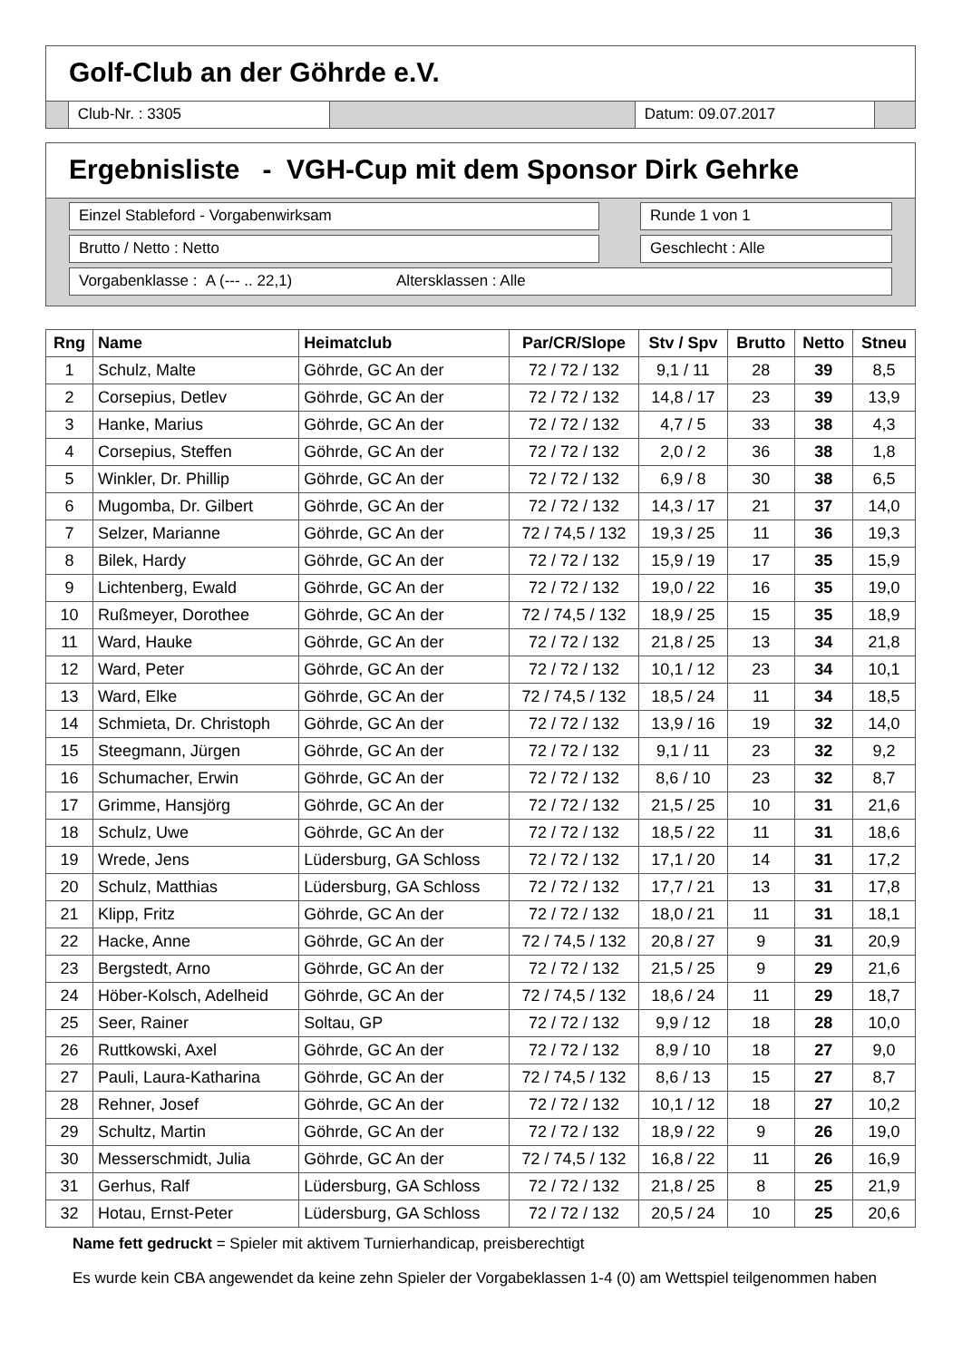Golf-Club an der Göhrde e.V.
Club-Nr. : 3305 Datum: 09.07.2017
Ergebnisliste - VGH-Cup mit dem Sponsor Dirk Gehrke
Einzel Stableford - Vorgabenwirksam Runde 1 von 1
Brutto / Netto : Netto Geschlecht : Alle
Vorgabenklasse : A (--- .. 22,1) Altersklassen : Alle
| Rng | Name | Heimatclub | Par/CR/Slope | Stv / Spv | Brutto | Netto | Stneu |
| --- | --- | --- | --- | --- | --- | --- | --- |
| 1 | Schulz, Malte | Göhrde, GC An der | 72 / 72 / 132 | 9,1 / 11 | 28 | 39 | 8,5 |
| 2 | Corsepius, Detlev | Göhrde, GC An der | 72 / 72 / 132 | 14,8 / 17 | 23 | 39 | 13,9 |
| 3 | Hanke, Marius | Göhrde, GC An der | 72 / 72 / 132 | 4,7 / 5 | 33 | 38 | 4,3 |
| 4 | Corsepius, Steffen | Göhrde, GC An der | 72 / 72 / 132 | 2,0 / 2 | 36 | 38 | 1,8 |
| 5 | Winkler, Dr. Phillip | Göhrde, GC An der | 72 / 72 / 132 | 6,9 / 8 | 30 | 38 | 6,5 |
| 6 | Mugomba, Dr. Gilbert | Göhrde, GC An der | 72 / 72 / 132 | 14,3 / 17 | 21 | 37 | 14,0 |
| 7 | Selzer, Marianne | Göhrde, GC An der | 72 / 74,5 / 132 | 19,3 / 25 | 11 | 36 | 19,3 |
| 8 | Bilek, Hardy | Göhrde, GC An der | 72 / 72 / 132 | 15,9 / 19 | 17 | 35 | 15,9 |
| 9 | Lichtenberg, Ewald | Göhrde, GC An der | 72 / 72 / 132 | 19,0 / 22 | 16 | 35 | 19,0 |
| 10 | Rußmeyer, Dorothee | Göhrde, GC An der | 72 / 74,5 / 132 | 18,9 / 25 | 15 | 35 | 18,9 |
| 11 | Ward, Hauke | Göhrde, GC An der | 72 / 72 / 132 | 21,8 / 25 | 13 | 34 | 21,8 |
| 12 | Ward, Peter | Göhrde, GC An der | 72 / 72 / 132 | 10,1 / 12 | 23 | 34 | 10,1 |
| 13 | Ward, Elke | Göhrde, GC An der | 72 / 74,5 / 132 | 18,5 / 24 | 11 | 34 | 18,5 |
| 14 | Schmieta, Dr. Christoph | Göhrde, GC An der | 72 / 72 / 132 | 13,9 / 16 | 19 | 32 | 14,0 |
| 15 | Steegmann, Jürgen | Göhrde, GC An der | 72 / 72 / 132 | 9,1 / 11 | 23 | 32 | 9,2 |
| 16 | Schumacher, Erwin | Göhrde, GC An der | 72 / 72 / 132 | 8,6 / 10 | 23 | 32 | 8,7 |
| 17 | Grimme, Hansjörg | Göhrde, GC An der | 72 / 72 / 132 | 21,5 / 25 | 10 | 31 | 21,6 |
| 18 | Schulz, Uwe | Göhrde, GC An der | 72 / 72 / 132 | 18,5 / 22 | 11 | 31 | 18,6 |
| 19 | Wrede, Jens | Lüdersburg, GA Schloss | 72 / 72 / 132 | 17,1 / 20 | 14 | 31 | 17,2 |
| 20 | Schulz, Matthias | Lüdersburg, GA Schloss | 72 / 72 / 132 | 17,7 / 21 | 13 | 31 | 17,8 |
| 21 | Klipp, Fritz | Göhrde, GC An der | 72 / 72 / 132 | 18,0 / 21 | 11 | 31 | 18,1 |
| 22 | Hacke, Anne | Göhrde, GC An der | 72 / 74,5 / 132 | 20,8 / 27 | 9 | 31 | 20,9 |
| 23 | Bergstedt, Arno | Göhrde, GC An der | 72 / 72 / 132 | 21,5 / 25 | 9 | 29 | 21,6 |
| 24 | Höber-Kolsch, Adelheid | Göhrde, GC An der | 72 / 74,5 / 132 | 18,6 / 24 | 11 | 29 | 18,7 |
| 25 | Seer, Rainer | Soltau, GP | 72 / 72 / 132 | 9,9 / 12 | 18 | 28 | 10,0 |
| 26 | Ruttkowski, Axel | Göhrde, GC An der | 72 / 72 / 132 | 8,9 / 10 | 18 | 27 | 9,0 |
| 27 | Pauli, Laura-Katharina | Göhrde, GC An der | 72 / 74,5 / 132 | 8,6 / 13 | 15 | 27 | 8,7 |
| 28 | Rehner, Josef | Göhrde, GC An der | 72 / 72 / 132 | 10,1 / 12 | 18 | 27 | 10,2 |
| 29 | Schultz, Martin | Göhrde, GC An der | 72 / 72 / 132 | 18,9 / 22 | 9 | 26 | 19,0 |
| 30 | Messerschmidt, Julia | Göhrde, GC An der | 72 / 74,5 / 132 | 16,8 / 22 | 11 | 26 | 16,9 |
| 31 | Gerhus, Ralf | Lüdersburg, GA Schloss | 72 / 72 / 132 | 21,8 / 25 | 8 | 25 | 21,9 |
| 32 | Hotau, Ernst-Peter | Lüdersburg, GA Schloss | 72 / 72 / 132 | 20,5 / 24 | 10 | 25 | 20,6 |
Name fett gedruckt = Spieler mit aktivem Turnierhandicap, preisberechtigt
Es wurde kein CBA angewendet da keine zehn Spieler der Vorgabeklassen 1-4 (0) am Wettspiel teilgenommen haben